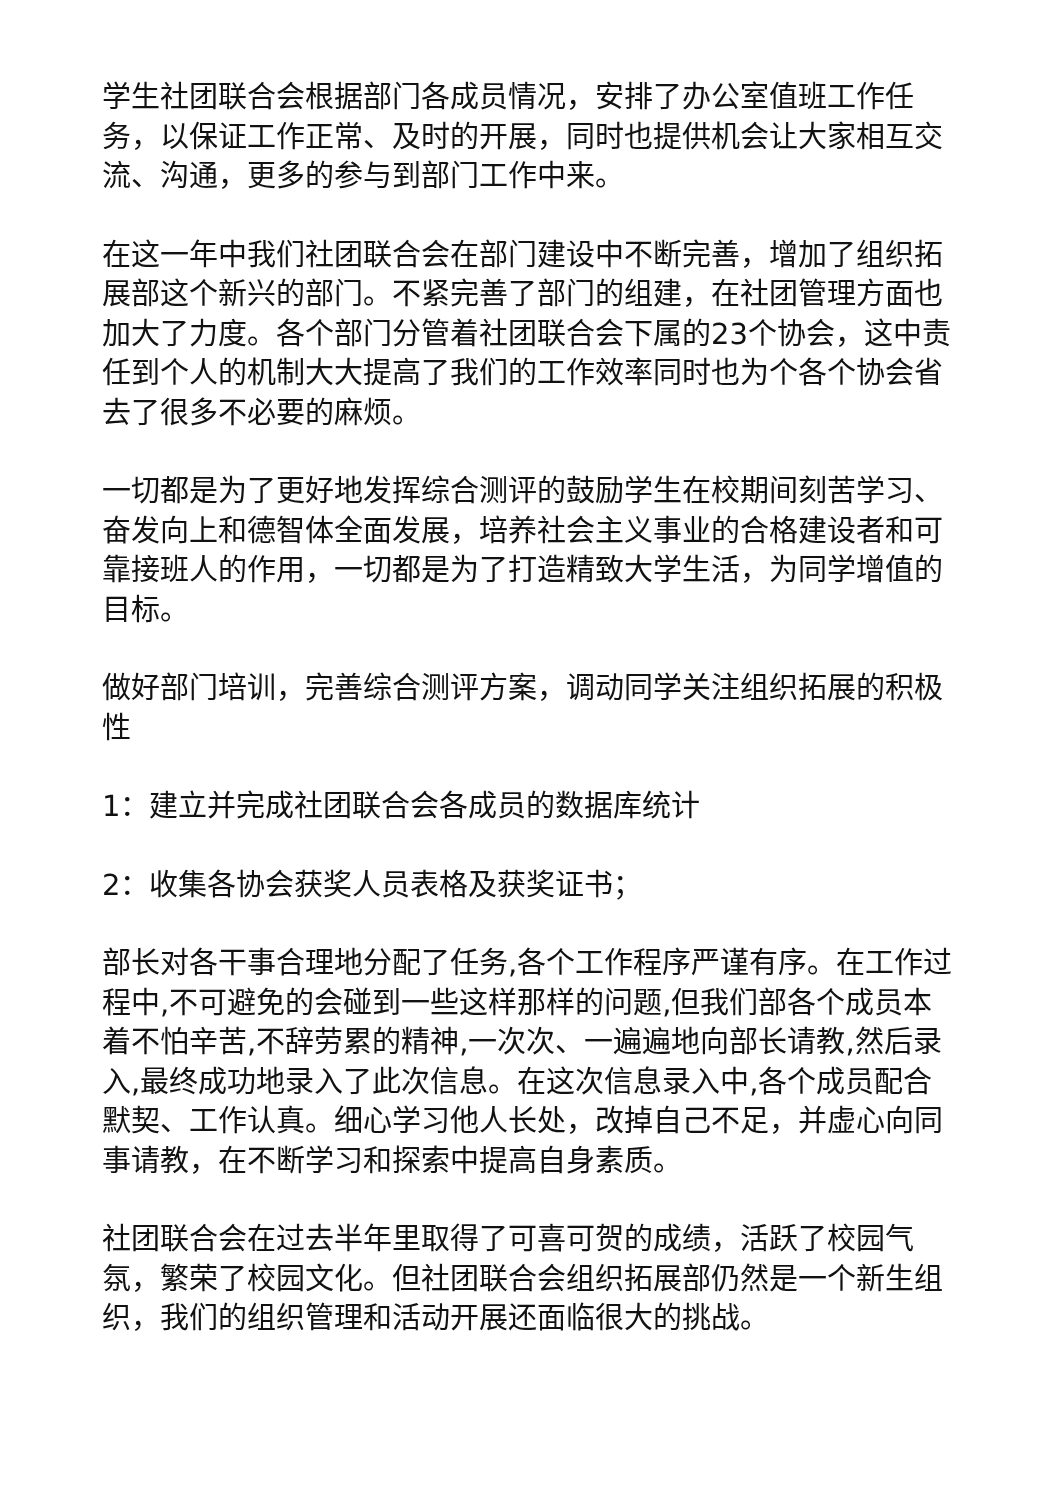学生社团联合会根据部门各成员情况，安排了办公室值班工作任务，以保证工作正常、及时的开展，同时也提供机会让大家相互交流、沟通，更多的参与到部门工作中来。
在这一年中我们社团联合会在部门建设中不断完善，增加了组织拓展部这个新兴的部门。不紧完善了部门的组建，在社团管理方面也加大了力度。各个部门分管着社团联合会下属的23个协会，这中责任到个人的机制大大提高了我们的工作效率同时也为个各个协会省去了很多不必要的麻烦。
一切都是为了更好地发挥综合测评的鼓励学生在校期间刻苦学习、奋发向上和德智体全面发展，培养社会主义事业的合格建设者和可靠接班人的作用，一切都是为了打造精致大学生活，为同学增值的目标。
做好部门培训，完善综合测评方案，调动同学关注组织拓展的积极性
1：建立并完成社团联合会各成员的数据库统计
2：收集各协会获奖人员表格及获奖证书；
部长对各干事合理地分配了任务,各个工作程序严谨有序。在工作过程中,不可避免的会碰到一些这样那样的问题,但我们部各个成员本着不怕辛苦,不辞劳累的精神,一次次、一遍遍地向部长请教,然后录入,最终成功地录入了此次信息。在这次信息录入中,各个成员配合默契、工作认真。细心学习他人长处，改掉自己不足，并虚心向同事请教，在不断学习和探索中提高自身素质。
社团联合会在过去半年里取得了可喜可贺的成绩，活跃了校园气氛，繁荣了校园文化。但社团联合会组织拓展部仍然是一个新生组织，我们的组织管理和活动开展还面临很大的挑战。